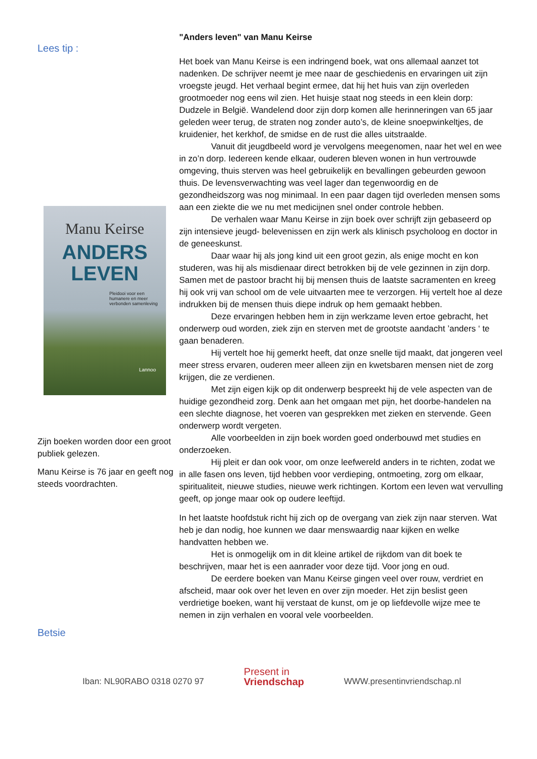Lees tip :
Manu Keirse
ANDERS
LEVEN
Pleidooi voor een humanere en meer verbonden samenleving
Lannoo
Zijn boeken worden door een groot publiek gelezen.
Manu Keirse is 76 jaar en geeft nog steeds voordrachten.
Betsie
"Anders leven" van Manu Keirse
Het boek van Manu Keirse is een indringend boek, wat ons allemaal aanzet tot nadenken. De schrijver neemt je mee naar de geschiedenis en ervaringen uit zijn vroegste jeugd. Het verhaal begint ermee, dat hij het huis van zijn overleden grootmoeder nog eens wil zien. Het huisje staat nog steeds in een klein dorp: Dudzele in België. Wandelend door zijn dorp komen alle herinneringen van 65 jaar geleden weer terug, de straten nog zonder auto’s, de kleine snoepwinkeltjes, de kruidenier, het kerkhof, de smidse en de rust die alles uitstraalde.
Vanuit dit jeugdbeeld word je vervolgens meegenomen, naar het wel en wee in zo’n dorp. Iedereen kende elkaar, ouderen bleven wonen in hun vertrouwde omgeving, thuis sterven was heel gebruikelijk en bevallingen gebeurden gewoon thuis. De levensverwachting was veel lager dan tegenwoordig en de gezondheidszorg was nog minimaal. In een paar dagen tijd overleden mensen soms aan een ziekte die we nu met medicijnen snel onder controle hebben.
De verhalen waar Manu Keirse in zijn boek over schrijft zijn gebaseerd op zijn intensieve jeugd- belevenissen en zijn werk als klinisch psycholoog en doctor in de geneeskunst.
Daar waar hij als jong kind uit een groot gezin, als enige mocht en kon studeren, was hij als misdienaar direct betrokken bij de vele gezinnen in zijn dorp. Samen met de pastoor bracht hij bij mensen thuis de laatste sacramenten en kreeg hij ook vrij van school om de vele uitvaarten mee te verzorgen. Hij vertelt hoe al deze indrukken bij de mensen thuis diepe indruk op hem gemaakt hebben.
Deze ervaringen hebben hem in zijn werkzame leven ertoe gebracht, het onderwerp oud worden, ziek zijn en sterven met de grootste aandacht ’anders ‘ te gaan benaderen.
Hij vertelt hoe hij gemerkt heeft, dat onze snelle tijd maakt, dat jongeren veel meer stress ervaren, ouderen meer alleen zijn en kwetsbaren mensen niet de zorg krijgen, die ze verdienen.
Met zijn eigen kijk op dit onderwerp bespreekt hij de vele aspecten van de huidige gezondheid zorg. Denk aan het omgaan met pijn, het doorbe-handelen na een slechte diagnose, het voeren van gesprekken met zieken en stervende. Geen onderwerp wordt vergeten.
Alle voorbeelden in zijn boek worden goed onderbouwd met studies en onderzoeken.
Hij pleit er dan ook voor, om onze leefwereld anders in te richten, zodat we in alle fasen ons leven, tijd hebben voor verdieping, ontmoeting, zorg om elkaar, spiritualiteit, nieuwe studies, nieuwe werk richtingen. Kortom een leven wat vervulling geeft, op jonge maar ook op oudere leeftijd.
In het laatste hoofdstuk richt hij zich op de overgang van ziek zijn naar sterven. Wat heb je dan nodig, hoe kunnen we daar menswaardig naar kijken en welke handvatten hebben we.
Het is onmogelijk om in dit kleine artikel de rijkdom van dit boek te beschrijven, maar het is een aanrader voor deze tijd. Voor jong en oud.
De eerdere boeken van Manu Keirse gingen veel over rouw, verdriet en afscheid, maar ook over het leven en over zijn moeder. Het zijn beslist geen verdrietige boeken, want hij verstaat de kunst, om je op liefdevolle wijze mee te nemen in zijn verhalen en vooral vele voorbeelden.
Iban: NL90RABO 0318 0270 97
Present in
Vriendschap
WWW.presentinvriendschap.nl